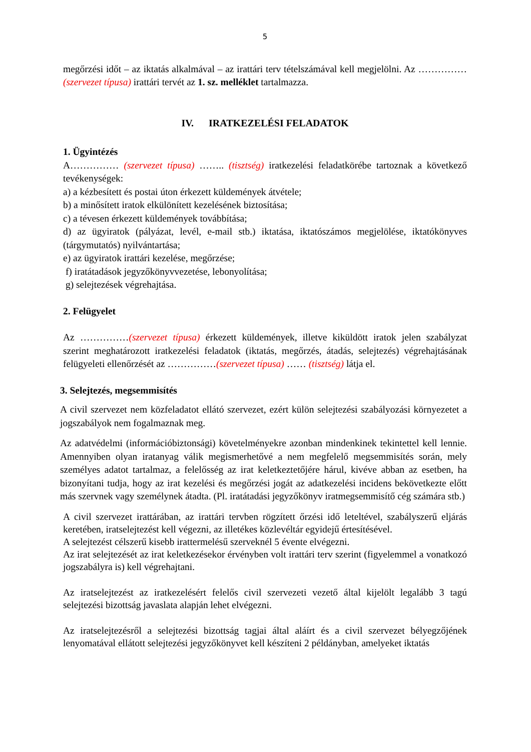5
megőrzési időt – az iktatás alkalmával – az irattári terv tételszámával kell megjelölni. Az …………… (szervezet típusa) irattári tervét az 1. sz. melléklet tartalmazza.
IV. IRATKEZELÉSI FELADATOK
1. Ügyintézés
A…………… (szervezet típusa) …….. (tisztség) iratkezelési feladatkörébe tartoznak a következő tevékenységek:
a) a kézbesített és postai úton érkezett küldemények átvétele;
b) a minősített iratok elkülönített kezelésének biztosítása;
c) a tévesen érkezett küldemények továbbítása;
d) az ügyiratok (pályázat, levél, e-mail stb.) iktatása, iktatószámos megjelölése, iktatókönyves (tárgymutatós) nyilvántartása;
e) az ügyiratok irattári kezelése, megőrzése;
f) iratátadások jegyzőkönyvvezetése, lebonyolítása;
g) selejtezések végrehajtása.
2. Felügyelet
Az ……………(szervezet típusa) érkezett küldemények, illetve kiküldött iratok jelen szabályzat szerint meghatározott iratkezelési feladatok (iktatás, megőrzés, átadás, selejtezés) végrehajtásának felügyeleti ellenőrzését az ……………(szervezet típusa) …… (tisztség) látja el.
3. Selejtezés, megsemmisítés
A civil szervezet nem közfeladatot ellátó szervezet, ezért külön selejtezési szabályozási környezetet a jogszabályok nem fogalmaznak meg.
Az adatvédelmi (információbiztonsági) követelményekre azonban mindenkinek tekintettel kell lennie. Amennyiben olyan iratanyag válik megismerhetővé a nem megfelelő megsemmisítés során, mely személyes adatot tartalmaz, a felelősség az irat keletkeztetőjére hárul, kivéve abban az esetben, ha bizonyítani tudja, hogy az irat kezelési és megőrzési jogát az adatkezelési incidens bekövetkezte előtt más szervnek vagy személynek átadta. (Pl. iratátadási jegyzőkönyv iratmegsemmisítő cég számára stb.)
A civil szervezet irattárában, az irattári tervben rögzített őrzési idő leteltével, szabályszerű eljárás keretében, iratselejtezést kell végezni, az illetékes közlevéltár egyidejű értesítésével.
A selejtezést célszerű kisebb irattermelésű szerveknél 5 évente elvégezni.
Az irat selejtezését az irat keletkezésekor érvényben volt irattári terv szerint (figyelemmel a vonatkozó jogszabályra is) kell végrehajtani.
Az iratselejtezést az iratkezelésért felelős civil szervezeti vezető által kijelölt legalább 3 tagú selejtezési bizottság javaslata alapján lehet elvégezni.
Az iratselejtezésről a selejtezési bizottság tagjai által aláírt és a civil szervezet bélyegzőjének lenyomatával ellátott selejtezési jegyzőkönyvet kell készíteni 2 példányban, amelyeket iktatás